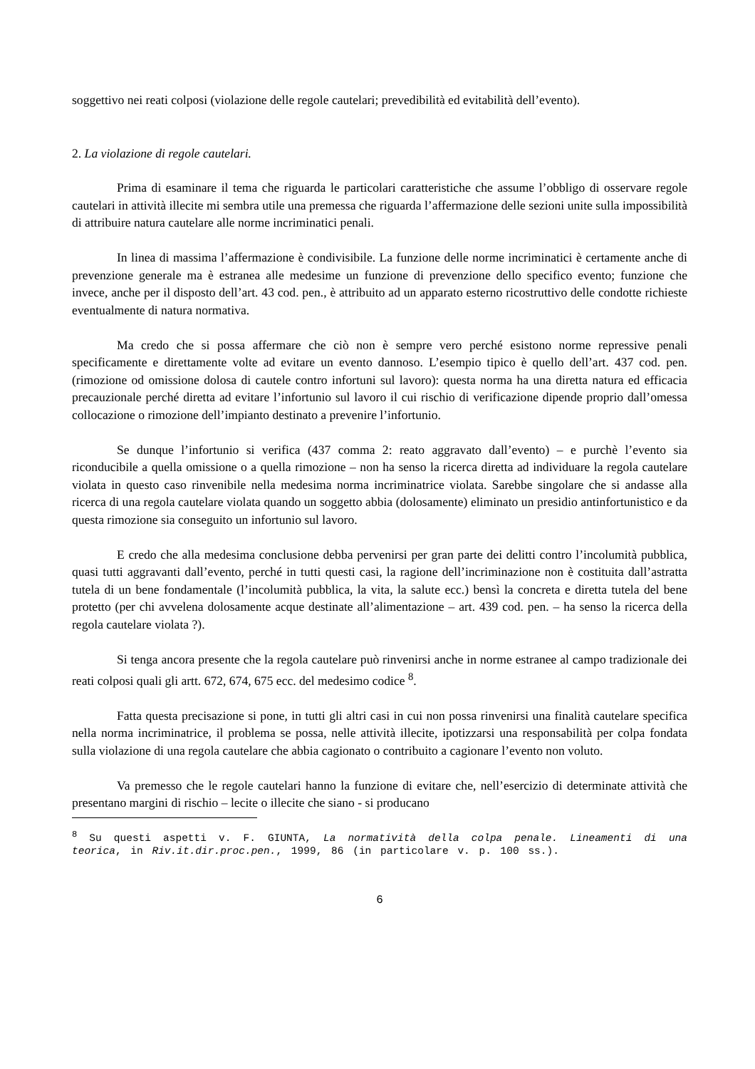soggettivo nei reati colposi (violazione delle regole cautelari; prevedibilità ed evitabilità dell’evento).
2. La violazione di regole cautelari.
Prima di esaminare il tema che riguarda le particolari caratteristiche che assume l’obbligo di osservare regole cautelari in attività illecite mi sembra utile una premessa che riguarda l’affermazione delle sezioni unite sulla impossibilità di attribuire natura cautelare alle norme incriminatici penali.
In linea di massima l’affermazione è condivisibile. La funzione delle norme incriminatici è certamente anche di prevenzione generale ma è estranea alle medesime un funzione di prevenzione dello specifico evento; funzione che invece, anche per il disposto dell’art. 43 cod. pen., è attribuito ad un apparato esterno ricostruttivo delle condotte richieste eventualmente di natura normativa.
Ma credo che si possa affermare che ciò non è sempre vero perché esistono norme repressive penali specificamente e direttamente volte ad evitare un evento dannoso. L’esempio tipico è quello dell’art. 437 cod. pen. (rimozione od omissione dolosa di cautele contro infortuni sul lavoro): questa norma ha una diretta natura ed efficacia precauzionale perché diretta ad evitare l’infortunio sul lavoro il cui rischio di verificazione dipende proprio dall’omessa collocazione o rimozione dell’impianto destinato a prevenire l’infortunio.
Se dunque l’infortunio si verifica (437 comma 2: reato aggravato dall’evento) – e purchè l’evento sia riconducibile a quella omissione o a quella rimozione – non ha senso la ricerca diretta ad individuare la regola cautelare violata in questo caso rinvenibile nella medesima norma incriminatrice violata. Sarebbe singolare che si andasse alla ricerca di una regola cautelare violata quando un soggetto abbia (dolosamente) eliminato un presidio antinfortunistico e da questa rimozione sia conseguito un infortunio sul lavoro.
E credo che alla medesima conclusione debba pervenirsi per gran parte dei delitti contro l’incolumità pubblica, quasi tutti aggravanti dall’evento, perché in tutti questi casi, la ragione dell’incriminazione non è costituita dall’astratta tutela di un bene fondamentale (l’incolumità pubblica, la vita, la salute ecc.) bensì la concreta e diretta tutela del bene protetto (per chi avvelena dolosamente acque destinate all’alimentazione – art. 439 cod. pen. – ha senso la ricerca della regola cautelare violata ?).
Si tenga ancora presente che la regola cautelare può rinvenirsi anche in norme estranee al campo tradizionale dei reati colposi quali gli artt. 672, 674, 675 ecc. del medesimo codice <sup>8</sup>.
Fatta questa precisazione si pone, in tutti gli altri casi in cui non possa rinvenirsi una finalità cautelare specifica nella norma incriminatrice, il problema se possa, nelle attività illecite, ipotizzarsi una responsabilità per colpa fondata sulla violazione di una regola cautelare che abbia cagionato o contribuito a cagionare l’evento non voluto.
Va premesso che le regole cautelari hanno la funzione di evitare che, nell’esercizio di determinate attività che presentano margini di rischio – lecite o illecite che siano - si producano
<sup>8</sup> Su questi aspetti v. F. GIUNTA, La normatività della colpa penale. Lineamenti di una teorica, in Riv.it.dir.proc.pen., 1999, 86 (in particolare v. p. 100 ss.).
6